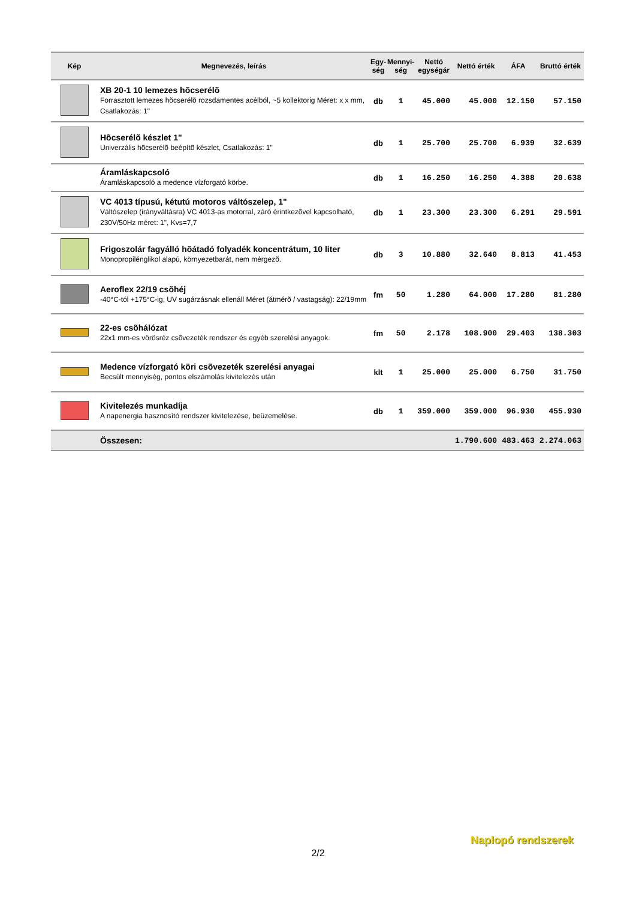| Kép | Megnevezés, leírás | Egy- ség | Mennyi- ség | Nettó egységár | Nettó érték | ÁFA | Bruttó érték |
| --- | --- | --- | --- | --- | --- | --- | --- |
| | XB 20-1 10 lemezes hõcserélõ Forrasztott lemezes hõcserélõ rozsdamentes acélból, ~5 kollektorig Méret: x x mm, Csatlakozás: 1" | db | 1 | 45.000 | 45.000 | 12.150 | 57.150 |
| | Hõcserélõ készlet 1" Univerzális hõcserélõ beépítõ készlet, Csatlakozás: 1" | db | 1 | 25.700 | 25.700 | 6.939 | 32.639 |
| | Áramláskapcsoló Áramláskapcsoló a medence vízforgató körbe. | db | 1 | 16.250 | 16.250 | 4.388 | 20.638 |
| | VC 4013 típusú, kétutú motoros váltószelep, 1" Váltószelep (irányváltásra) VC 4013-as motorral, záró érintkezõvel kapcsolható, 230V/50Hz méret: 1", Kvs=7,7 | db | 1 | 23.300 | 23.300 | 6.291 | 29.591 |
| | Frigoszolár fagyálló hõátadó folyadék koncentrátum, 10 liter Monopropilénglikol alapú, környezetbarát, nem mérgezõ. | db | 3 | 10.880 | 32.640 | 8.813 | 41.453 |
| | Aeroflex 22/19 csõhéj -40°C-tól +175°C-ig, UV sugárzásnak ellenáll Méret (átmérõ / vastagság): 22/19mm | fm | 50 | 1.280 | 64.000 | 17.280 | 81.280 |
| | 22-es csõhálózat 22x1 mm-es vörösréz csõvezeték rendszer és egyéb szerelési anyagok. | fm | 50 | 2.178 | 108.900 | 29.403 | 138.303 |
| | Medence vízforgató köri csõvezeték szerelési anyagai Becsült mennyiség, pontos elszámolás kivitelezés után | klt | 1 | 25.000 | 25.000 | 6.750 | 31.750 |
| | Kivitelezés munkadíja A napenergia hasznosító rendszer kivitelezése, beüzemelése. | db | 1 | 359.000 | 359.000 | 96.930 | 455.930 |
| | Összesen: | | | | 1.790.600 | 483.463 | 2.274.063 |
2/2
Naplopó rendszerek